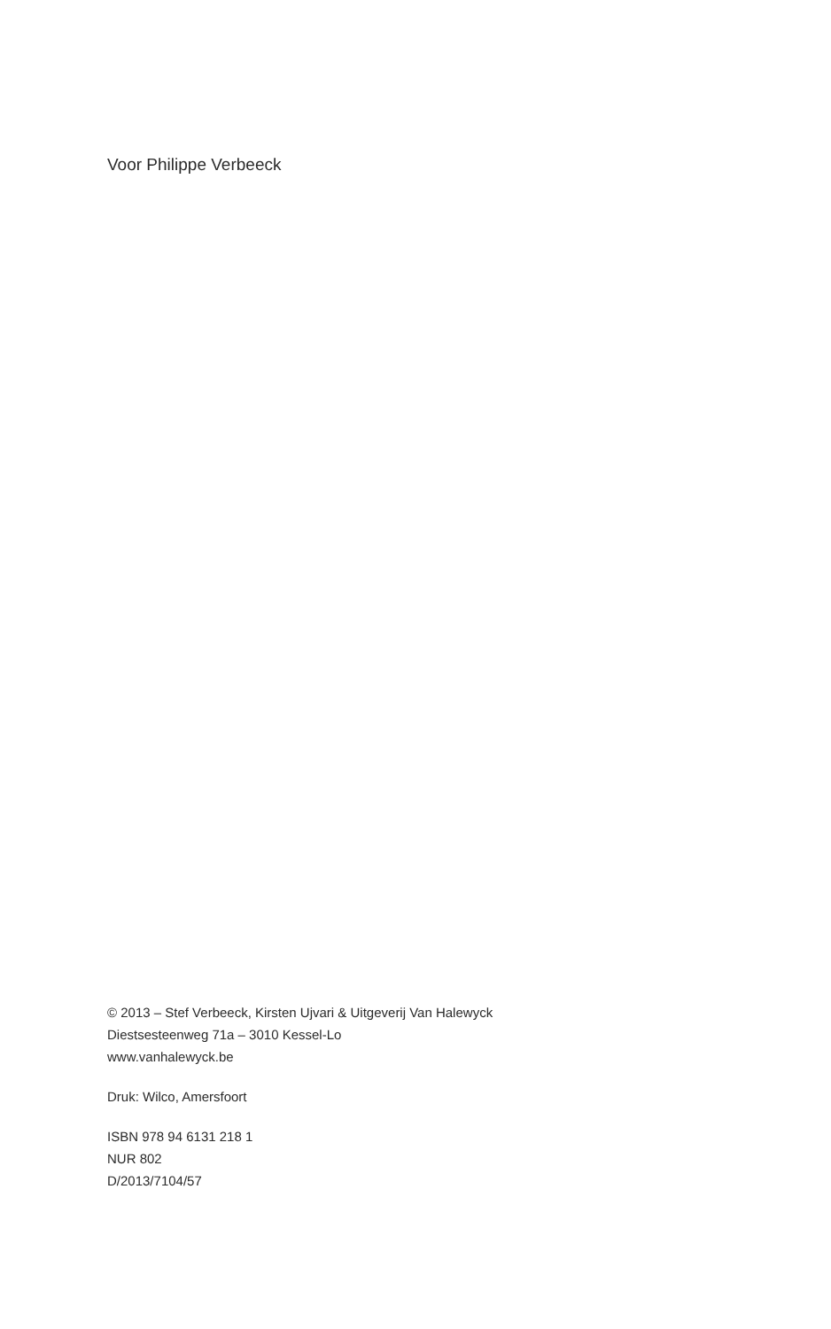Voor Philippe Verbeeck
© 2013 – Stef Verbeeck, Kirsten Ujvari & Uitgeverij Van Halewyck
Diestsesteenweg 71a – 3010 Kessel-Lo
www.vanhalewyck.be
Druk: Wilco, Amersfoort
ISBN 978 94 6131 218 1
NUR 802
D/2013/7104/57